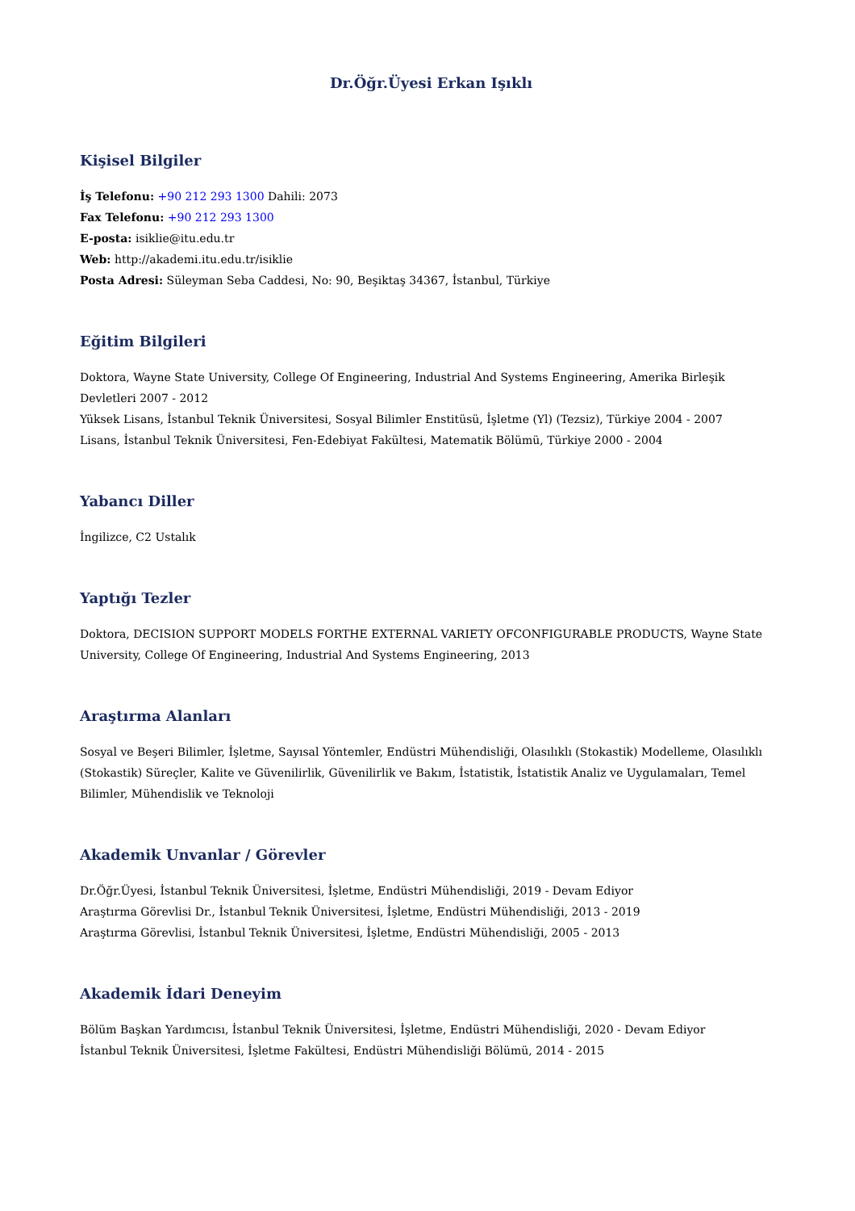Dr.Öğr.Üyesi Erkan Işıklı
Kişisel Bilgiler
İş Telefonu: +90 212 293 1300 Dahili: 2073
Fax Telefonu: +90 212 293 1300
E-posta: isiklie@itu.edu.tr
Web: http://akademi.itu.edu.tr/isiklie
Posta Adresi: Süleyman Seba Caddesi, No: 90, Beşiktaş 34367, İstanbul, Türkiye
Eğitim Bilgileri
Doktora, Wayne State University, College Of Engineering, Industrial And Systems Engineering, Amerika Birleşik Devletleri 2007 - 2012
Yüksek Lisans, İstanbul Teknik Üniversitesi, Sosyal Bilimler Enstitüsü, İşletme (Yl) (Tezsiz), Türkiye 2004 - 2007
Lisans, İstanbul Teknik Üniversitesi, Fen-Edebiyat Fakültesi, Matematik Bölümü, Türkiye 2000 - 2004
Yabancı Diller
İngilizce, C2 Ustalık
Yaptığı Tezler
Doktora, DECISION SUPPORT MODELS FORTHE EXTERNAL VARIETY OFCONFIGURABLE PRODUCTS, Wayne State University, College Of Engineering, Industrial And Systems Engineering, 2013
Araştırma Alanları
Sosyal ve Beşeri Bilimler, İşletme, Sayısal Yöntemler, Endüstri Mühendisliği, Olasılıklı (Stokastik) Modelleme, Olasılıklı (Stokastik) Süreçler, Kalite ve Güvenilirlik, Güvenilirlik ve Bakım, İstatistik, İstatistik Analiz ve Uygulamaları, Temel Bilimler, Mühendislik ve Teknoloji
Akademik Unvanlar / Görevler
Dr.Öğr.Üyesi, İstanbul Teknik Üniversitesi, İşletme, Endüstri Mühendisliği, 2019 - Devam Ediyor
Araştırma Görevlisi Dr., İstanbul Teknik Üniversitesi, İşletme, Endüstri Mühendisliği, 2013 - 2019
Araştırma Görevlisi, İstanbul Teknik Üniversitesi, İşletme, Endüstri Mühendisliği, 2005 - 2013
Akademik İdari Deneyim
Bölüm Başkan Yardımcısı, İstanbul Teknik Üniversitesi, İşletme, Endüstri Mühendisliği, 2020 - Devam Ediyor
İstanbul Teknik Üniversitesi, İşletme Fakültesi, Endüstri Mühendisliği Bölümü, 2014 - 2015